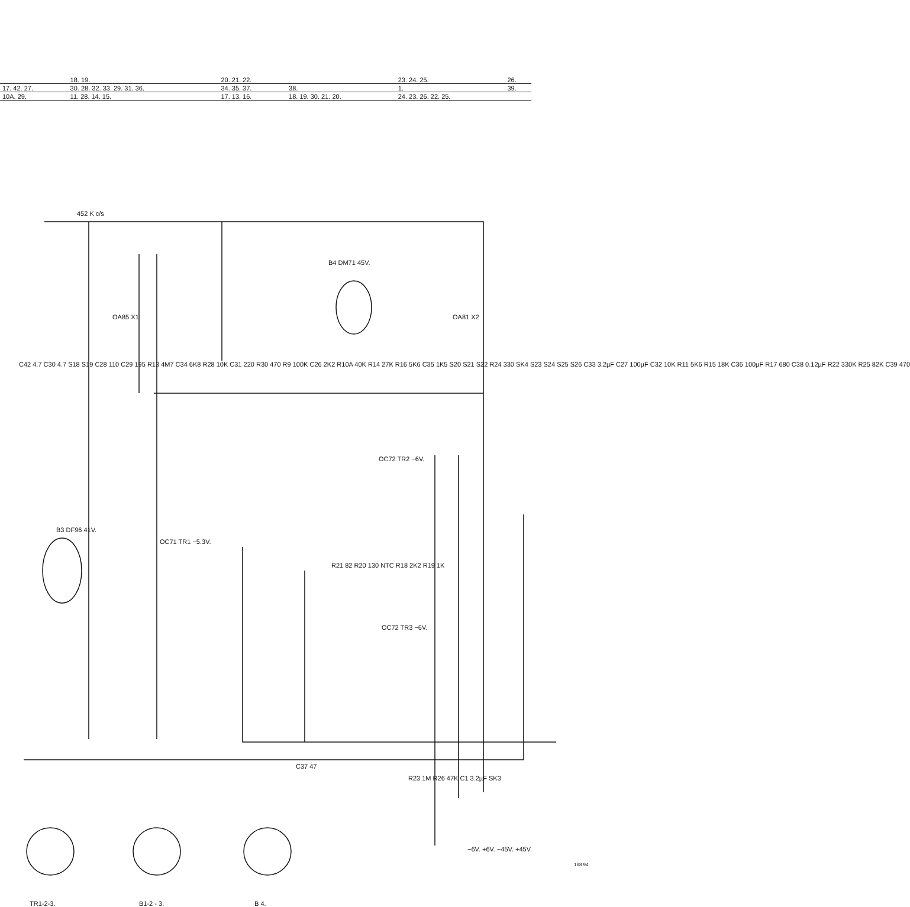| | 18. 19. | 20. 21. 22. | | 23. 24. 25. | 26. |
| 17. 42. 27. | 30. 28. 32. 33. 29. 31. 36. | 34. 35. 37. | 38. | 1. | 39. |
| 10A. 29. | 11. 28. 14. 15. | 17. 13. 16. | 18. 19. 30. 21. 20. | 24. 23. 26. 22. 25. | |
452 K c/s
B4 DM71 45V.
OA81 X2
OA85 X1
OC72 TR2 −6V.
OC71 TR1 −5.3V.
B3 DF96 41V.
OC72 TR3 −6V.
R21 82 R20 130 NTC R18 2K2 R19 1K
C42 4.7 C30 4.7 S18 S19 C28 110 C29 195 R13 4M7 C34 6K8 R28 10K C31 220 R30 470 R9 100K C26 2K2 R10A 40K R14 27K R16 5K6 C35 1K5 S20 S21 S22 R24 330 SK4 S23 S24 S25 S26 C33 3.2µF C27 100µF C32 10K R11 5K6 R15 18K C36 100µF R17 680 C38 0.12µF R22 330K R25 82K C39 470
C37 47
R23 1M R26 47K C1 3.2µF SK3
−6V. +6V. −45V. +45V.
168 94
TR1-2-3. B1-2 - 3. B 4.